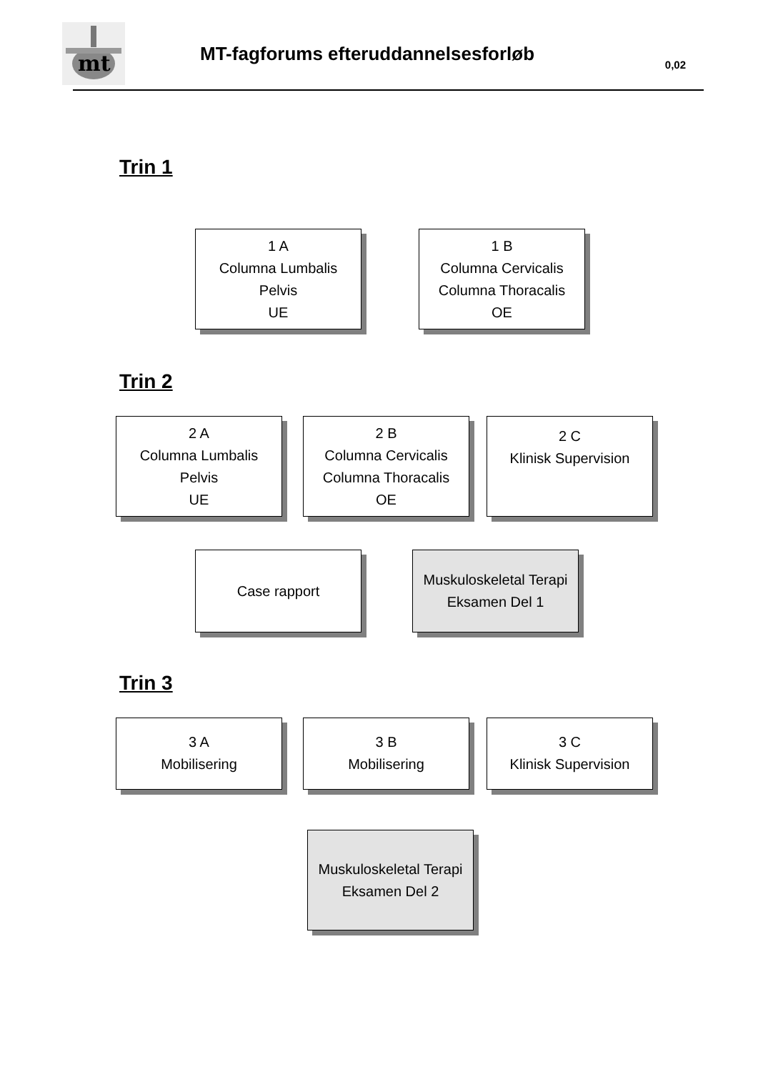mt
MT-fagforums efteruddannelsesforløb
0,02
Trin 1
1 A
Columna Lumbalis
Pelvis
UE
1 B
Columna Cervicalis
Columna Thoracalis
OE
Trin 2
2 A
Columna Lumbalis
Pelvis
UE
2 B
Columna Cervicalis
Columna Thoracalis
OE
2 C
Klinisk Supervision
Case rapport Muskuloskeletal Terapi
Eksamen Del 1
Trin 3
3 A
Mobilisering
3 B
Mobilisering
3 C
Klinisk Supervision
Muskuloskeletal Terapi
Eksamen Del 2